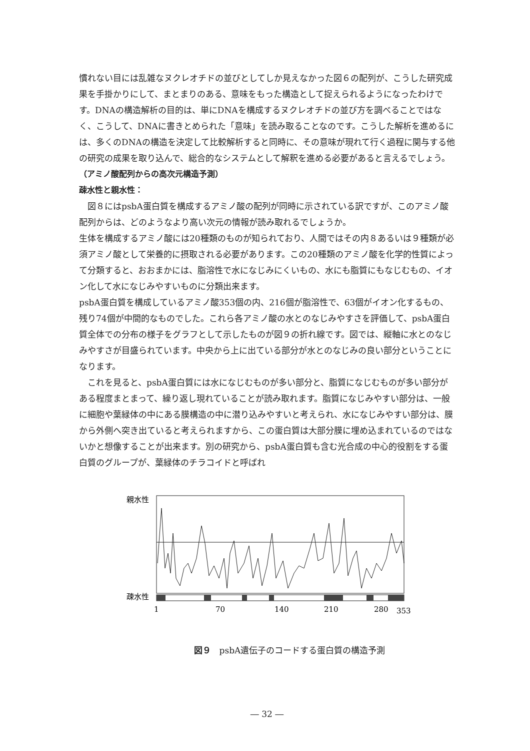慣れない目には乱雑なヌクレオチドの並びとしてしか見えなかった図６の配列が、こうした研究成果を手掛かりにして、まとまりのある、意味をもった構造として捉えられるようになったわけです。DNAの構造解析の目的は、単にDNAを構成するヌクレオチドの並び方を調べることではなく、こうして、DNAに書きとめられた「意味」を読み取ることなのです。こうした解析を進めるには、多くのDNAの構造を決定して比較解析すると同時に、その意味が現れて行く過程に関与する他の研究の成果を取り込んで、総合的なシステムとして解釈を進める必要があると言えるでしょう。
（アミノ酸配列からの高次元構造予測）
疎水性と親水性：
図８にはpsbA蛋白質を構成するアミノ酸の配列が同時に示されている訳ですが、このアミノ酸配列からは、どのようなより高い次元の情報が読み取れるでしょうか。
生体を構成するアミノ酸には20種類のものが知られており、人間ではその内８あるいは９種類が必須アミノ酸として栄養的に摂取される必要があります。この20種類のアミノ酸を化学的性質によって分類すると、おおまかには、脂溶性で水になじみにくいもの、水にも脂質にもなじむもの、イオン化して水になじみやすいものに分類出来ます。
psbA蛋白質を構成しているアミノ酸353個の内、216個が脂溶性で、63個がイオン化するもの、残り74個が中間的なものでした。これら各アミノ酸の水とのなじみやすさを評価して、psbA蛋白質全体での分布の様子をグラフとして示したものが図９の折れ線です。図では、縦軸に水とのなじみやすさが目盛られています。中央から上に出ている部分が水とのなじみの良い部分ということになります。
これを見ると、psbA蛋白質には水になじむものが多い部分と、脂質になじむものが多い部分がある程度まとまって、繰り返し現れていることが読み取れます。脂質になじみやすい部分は、一般に細胞や葉緑体の中にある膜構造の中に潜り込みやすいと考えられ、水になじみやすい部分は、膜から外側へ突き出ていると考えられますから、この蛋白質は大部分膜に埋め込まれているのではないかと想像することが出来ます。別の研究から、psbA蛋白質も含む光合成の中心的役割をする蛋白質のグループが、葉緑体のチラコイドと呼ばれ
親水性
疎水性
1
70
140
210
280
353
図９　psbA遺伝子のコードする蛋白質の構造予測
― 32 ―